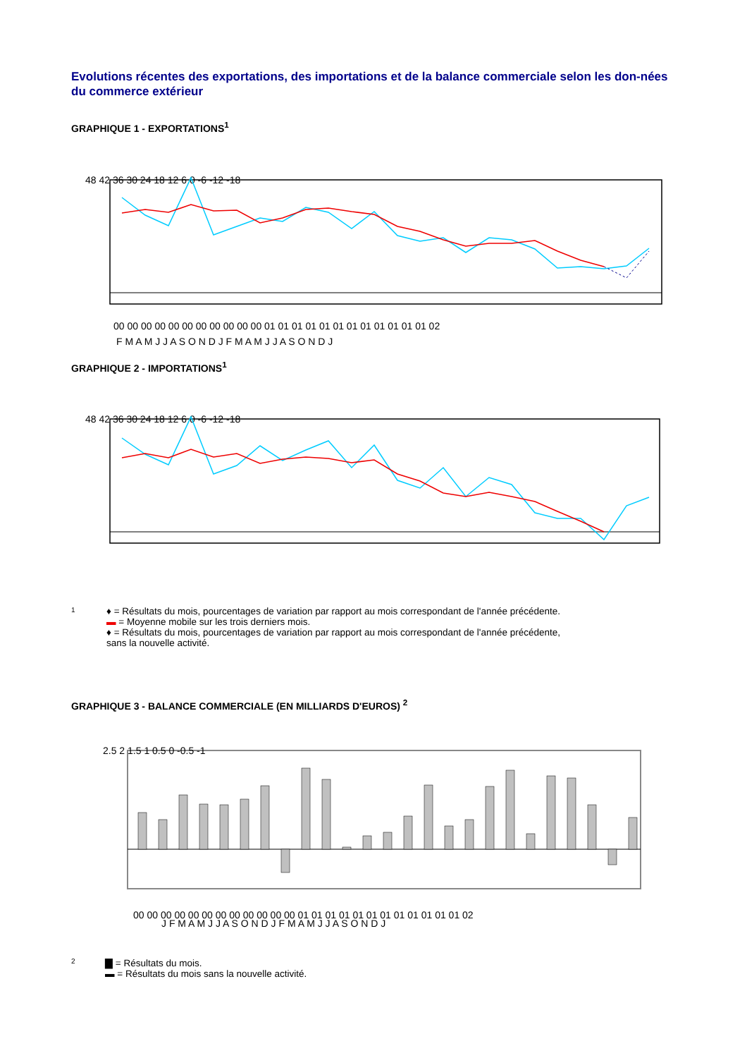Evolutions récentes des exportations, des importations et de la balance commerciale selon les don-nées du commerce extérieur
GRAPHIQUE 1 - EXPORTATIONS<sup>1</sup>
48 42 36 30 24 18 12 6 0 -6 -12 -18
00 00 00 00 00 00 00 00 00 00 00 01 01 01 01 01 01 01 01 01 01 01 01 02
F M A M J J A S O N D J F M A M J J A S O N D J
GRAPHIQUE 2 - IMPORTATIONS<sup>1</sup>
48 42 36 30 24 18 12 6 0 -6 -12 -18
1
♦ = Résultats du mois, pourcentages de variation par rapport au mois correspondant de l'année précédente.
▬ = Moyenne mobile sur les trois derniers mois.
♦ = Résultats du mois, pourcentages de variation par rapport au mois correspondant de l'année précédente,
sans la nouvelle activité.
GRAPHIQUE 3 - BALANCE COMMERCIALE (EN MILLIARDS D'EUROS) <sup>2</sup>
2.5 2 1.5 1 0.5 0 -0.5 -1
00 00 00 00 00 00 00 00 00 00 00 00 01 01 01 01 01 01 01 01 01 01 01 01 02
J F M A M J J A S O N D J F M A M J J A S O N D J
2
▇ = Résultats du mois.
▬ = Résultats du mois sans la nouvelle activité.